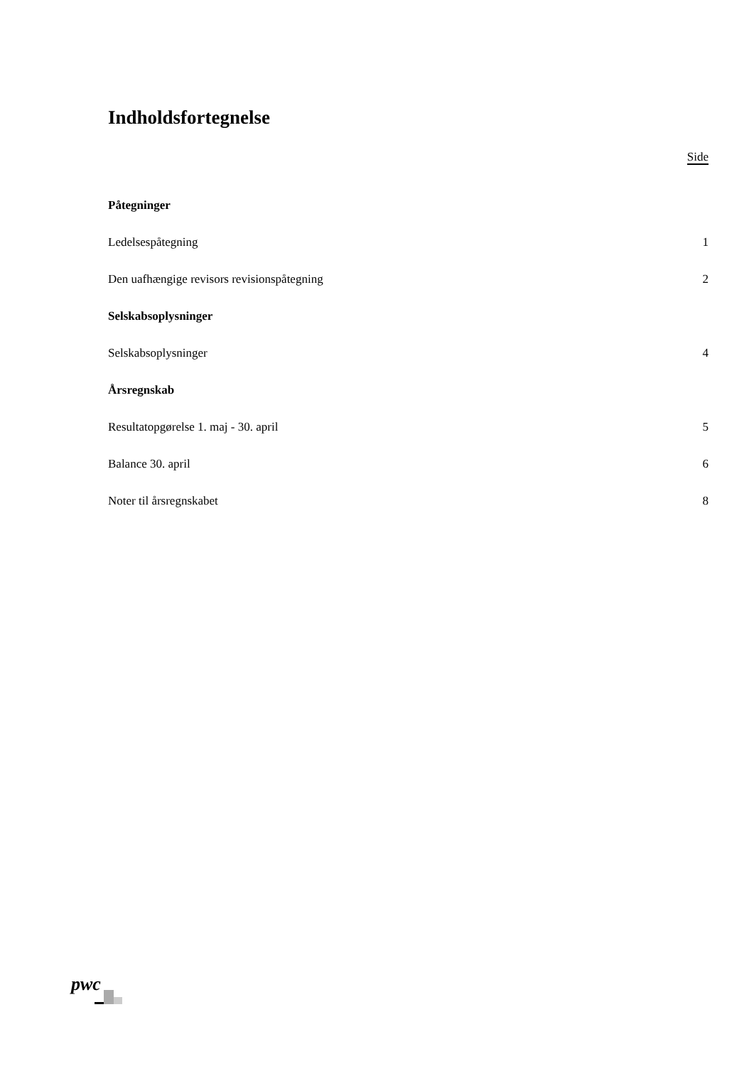Indholdsfortegnelse
Side
Påtegninger
Ledelsespåtegning 1
Den uafhængige revisors revisionspåtegning 2
Selskabsoplysninger
Selskabsoplysninger 4
Årsregnskab
Resultatopgørelse 1. maj - 30. april 5
Balance 30. april 6
Noter til årsregnskabet 8
pwc